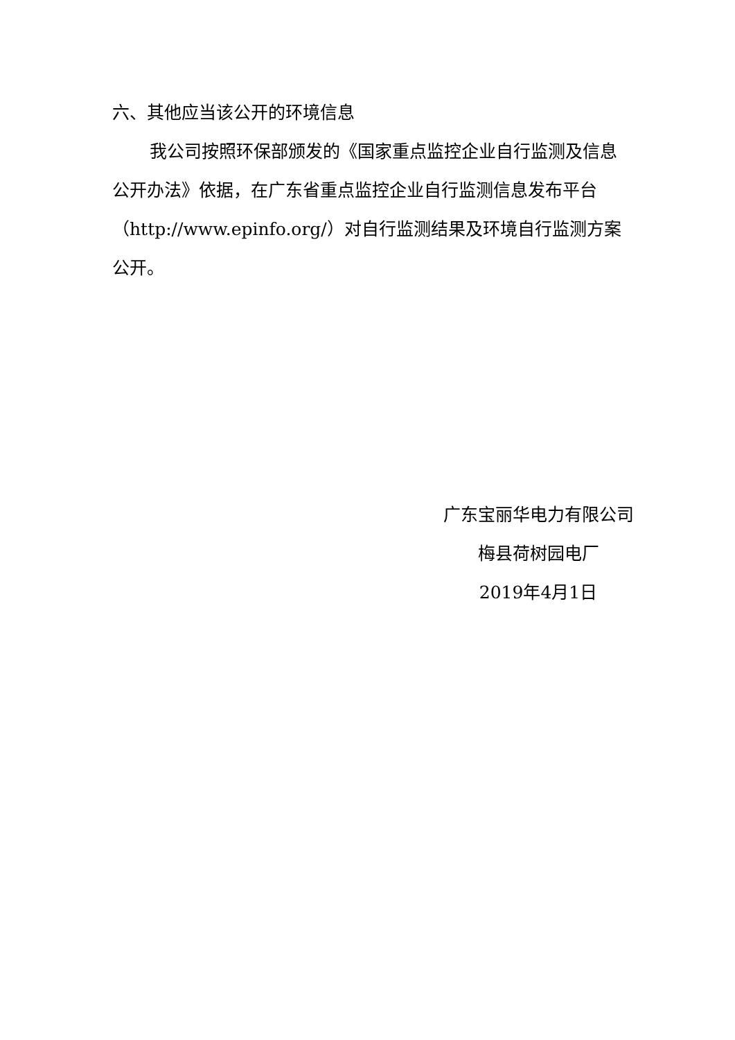六、其他应当该公开的环境信息
我公司按照环保部颁发的《国家重点监控企业自行监测及信息公开办法》依据，在广东省重点监控企业自行监测信息发布平台（http://www.epinfo.org/）对自行监测结果及环境自行监测方案公开。
广东宝丽华电力有限公司
梅县荷树园电厂
2019年4月1日